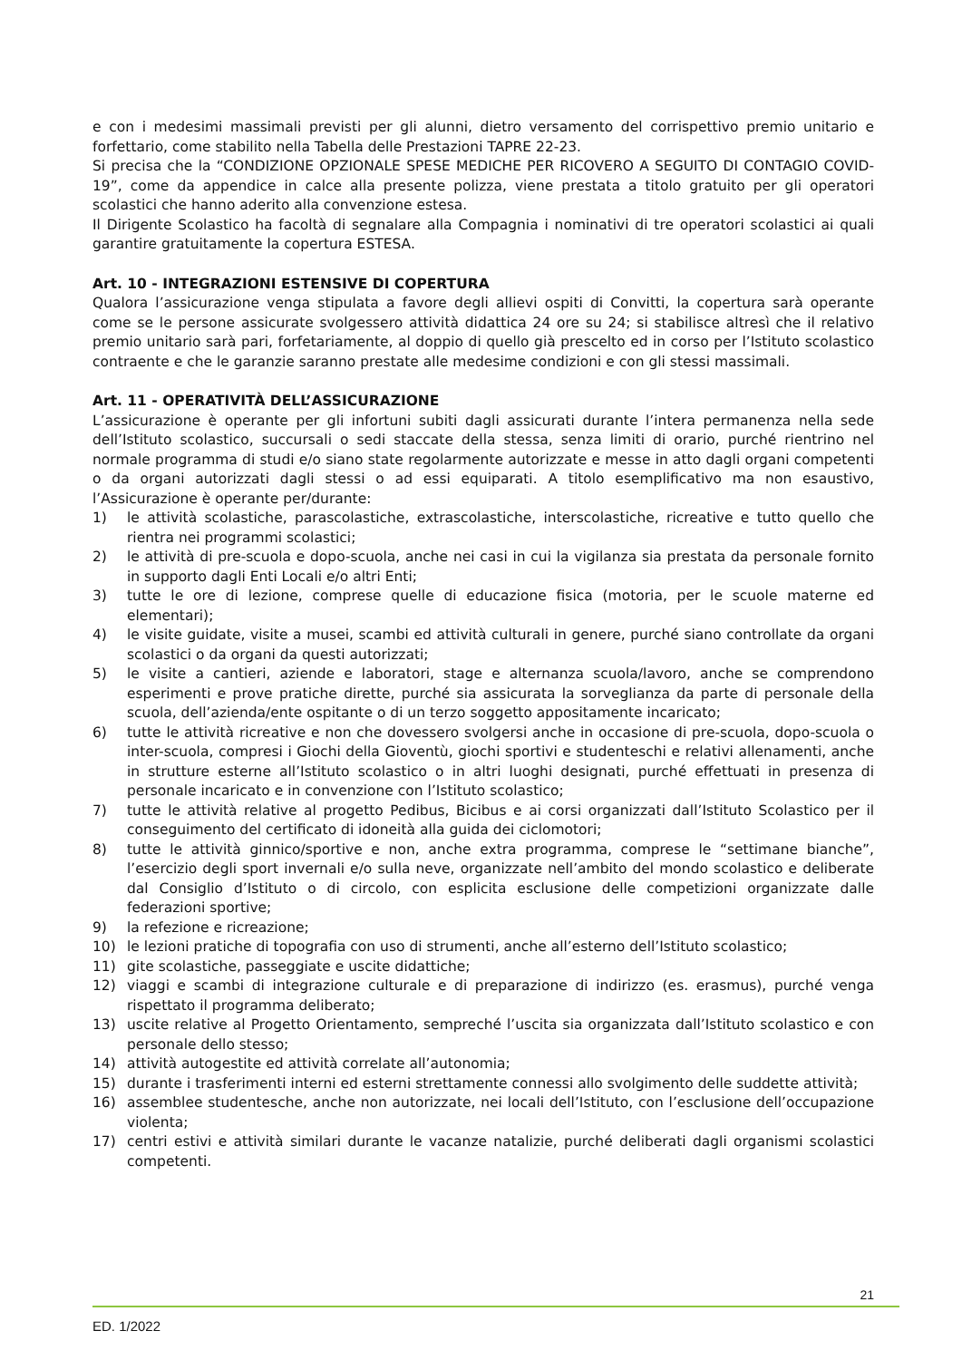e con i medesimi massimali previsti per gli alunni, dietro versamento del corrispettivo premio unitario e forfettario, come stabilito nella Tabella delle Prestazioni TAPRE 22-23.
Si precisa che la “CONDIZIONE OPZIONALE SPESE MEDICHE PER RICOVERO A SEGUITO DI CONTAGIO COVID-19”, come da appendice in calce alla presente polizza, viene prestata a titolo gratuito per gli operatori scolastici che hanno aderito alla convenzione estesa.
Il Dirigente Scolastico ha facoltà di segnalare alla Compagnia i nominativi di tre operatori scolastici ai quali garantire gratuitamente la copertura ESTESA.
Art. 10 - INTEGRAZIONI ESTENSIVE DI COPERTURA
Qualora l’assicurazione venga stipulata a favore degli allievi ospiti di Convitti, la copertura sarà operante come se le persone assicurate svolgessero attività didattica 24 ore su 24; si stabilisce altresì che il relativo premio unitario sarà pari, forfetariamente, al doppio di quello già prescelto ed in corso per l’Istituto scolastico contraente e che le garanzie saranno prestate alle medesime condizioni e con gli stessi massimali.
Art. 11 - OPERATIVITÀ DELL’ASSICURAZIONE
L’assicurazione è operante per gli infortuni subiti dagli assicurati durante l’intera permanenza nella sede dell’Istituto scolastico, succursali o sedi staccate della stessa, senza limiti di orario, purché rientrino nel normale programma di studi e/o siano state regolarmente autorizzate e messe in atto dagli organi competenti o da organi autorizzati dagli stessi o ad essi equiparati. A titolo esemplificativo ma non esaustivo, l’Assicurazione è operante per/durante:
1) le attività scolastiche, parascolastiche, extrascolastiche, interscolastiche, ricreative e tutto quello che rientra nei programmi scolastici;
2) le attività di pre-scuola e dopo-scuola, anche nei casi in cui la vigilanza sia prestata da personale fornito in supporto dagli Enti Locali e/o altri Enti;
3) tutte le ore di lezione, comprese quelle di educazione fisica (motoria, per le scuole materne ed elementari);
4) le visite guidate, visite a musei, scambi ed attività culturali in genere, purché siano controllate da organi scolastici o da organi da questi autorizzati;
5) le visite a cantieri, aziende e laboratori, stage e alternanza scuola/lavoro, anche se comprendono esperimenti e prove pratiche dirette, purché sia assicurata la sorveglianza da parte di personale della scuola, dell’azienda/ente ospitante o di un terzo soggetto appositamente incaricato;
6) tutte le attività ricreative e non che dovessero svolgersi anche in occasione di pre-scuola, dopo-scuola o inter-scuola, compresi i Giochi della Gioventù, giochi sportivi e studenteschi e relativi allenamenti, anche in strutture esterne all’Istituto scolastico o in altri luoghi designati, purché effettuati in presenza di personale incaricato e in convenzione con l’Istituto scolastico;
7) tutte le attività relative al progetto Pedibus, Bicibus e ai corsi organizzati dall’Istituto Scolastico per il conseguimento del certificato di idoneità alla guida dei ciclomotori;
8) tutte le attività ginnico/sportive e non, anche extra programma, comprese le “settimane bianche”, l’esercizio degli sport invernali e/o sulla neve, organizzate nell’ambito del mondo scolastico e deliberate dal Consiglio d’Istituto o di circolo, con esplicita esclusione delle competizioni organizzate dalle federazioni sportive;
9) la refezione e ricreazione;
10) le lezioni pratiche di topografia con uso di strumenti, anche all’esterno dell’Istituto scolastico;
11) gite scolastiche, passeggiate e uscite didattiche;
12) viaggi e scambi di integrazione culturale e di preparazione di indirizzo (es. erasmus), purché venga rispettato il programma deliberato;
13) uscite relative al Progetto Orientamento, sempreché l’uscita sia organizzata dall’Istituto scolastico e con personale dello stesso;
14) attività autogestite ed attività correlate all’autonomia;
15) durante i trasferimenti interni ed esterni strettamente connessi allo svolgimento delle suddette attività;
16) assemblee studentesche, anche non autorizzate, nei locali dell’Istituto, con l’esclusione dell’occupazione violenta;
17) centri estivi e attività similari durante le vacanze natalizie, purché deliberati dagli organismi scolastici competenti.
21
ED. 1/2022